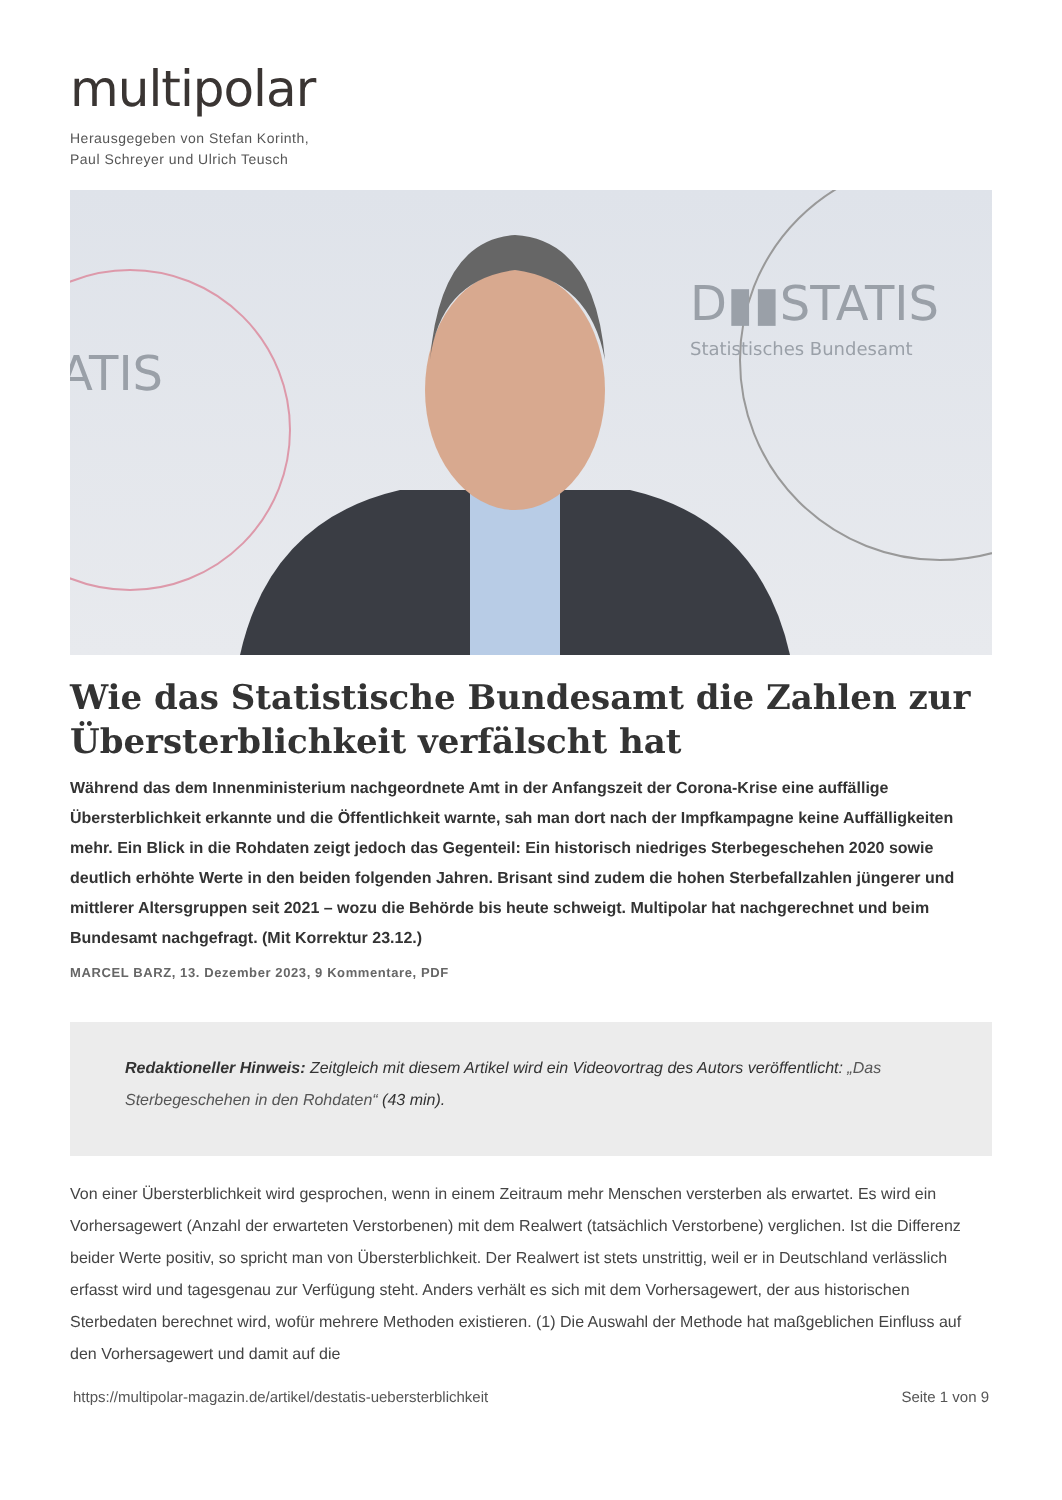multipolar
Herausgegeben von Stefan Korinth,
Paul Schreyer und Ulrich Teusch
D▮▮STATIS
Statistisches Bundesamt
ATIS
Wie das Statistische Bundesamt die Zahlen zur Übersterblichkeit verfälscht hat
Während das dem Innenministerium nachgeordnete Amt in der Anfangszeit der Corona-Krise eine auffällige Übersterblichkeit erkannte und die Öffentlichkeit warnte, sah man dort nach der Impfkampagne keine Auffälligkeiten mehr. Ein Blick in die Rohdaten zeigt jedoch das Gegenteil: Ein historisch niedriges Sterbegeschehen 2020 sowie deutlich erhöhte Werte in den beiden folgenden Jahren. Brisant sind zudem die hohen Sterbefallzahlen jüngerer und mittlerer Altersgruppen seit 2021 – wozu die Behörde bis heute schweigt. Multipolar hat nachgerechnet und beim Bundesamt nachgefragt. (Mit Korrektur 23.12.)
MARCEL BARZ, 13. Dezember 2023, 9 Kommentare, PDF
Redaktioneller Hinweis: Zeitgleich mit diesem Artikel wird ein Videovortrag des Autors veröffentlicht: „Das Sterbegeschehen in den Rohdaten“ (43 min).
Von einer Übersterblichkeit wird gesprochen, wenn in einem Zeitraum mehr Menschen versterben als erwartet. Es wird ein Vorhersagewert (Anzahl der erwarteten Verstorbenen) mit dem Realwert (tatsächlich Verstorbene) verglichen. Ist die Differenz beider Werte positiv, so spricht man von Übersterblichkeit. Der Realwert ist stets unstrittig, weil er in Deutschland verlässlich erfasst wird und tagesgenau zur Verfügung steht. Anders verhält es sich mit dem Vorhersagewert, der aus historischen Sterbedaten berechnet wird, wofür mehrere Methoden existieren. (1) Die Auswahl der Methode hat maßgeblichen Einfluss auf den Vorhersagewert und damit auf die
https://multipolar-magazin.de/artikel/destatis-uebersterblichkeit Seite 1 von 9